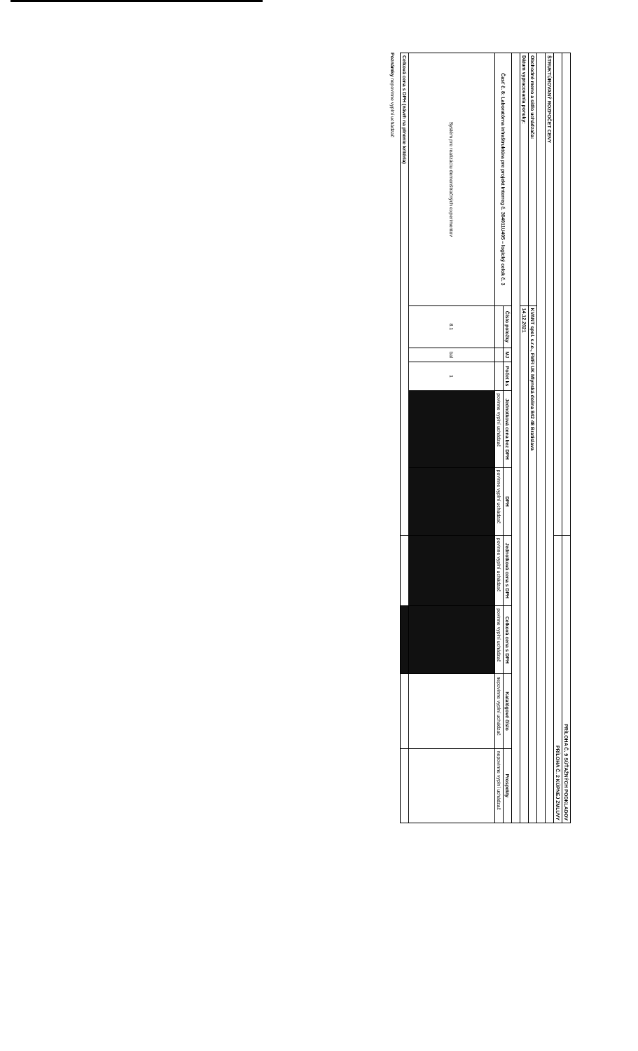| | | | | | | PRÍLOHA Č. 9 SÚŤAŽNÝCH PODKLADOV | | | |
| | | | | | | PRÍLOHA Č. 2 KÚPNEJ ZMLUVY | | | |
| ŠTRUKTÚROVANÝ ROZPOČET CENY | | | | | | | | | |
| Obchodné meno a sídlo uchádzača: | KVANT spol. s.r.o., FMFI UK Mlynská dolina 842 48 Bratislava | | | | | | | | |
| Dátum vypracovania ponuky: | 14.12.2021 | | | | | | | | |
| Časť č. 8: Laboratórna infraštruktúra pre projekt Interreg č. 304011U405 – logický celok č. 3 | Číslo položky | MJ | Počet ks | Jednotková cena bez DPH | DPH | Jednotková cena s DPH | Celková cena s DPH | Katalógové číslo | Prospekty |
| | | | | povinne vyplní uchádzač | povinne vyplní uchádzač | povinne vyplní uchádzač | povinne vyplní uchádzač | nepovinne vyplní uchádzač | nepovinne vyplní uchádzač |
| Systém pre realizáciu demonštračných experimentov | 8.1 | bal | 1 | | | | | | |
| Celková cena s DPH (návrh na plnenie kritéria) | | | | | | | | | |
Poznámky nepovinne vyplní uchádzač